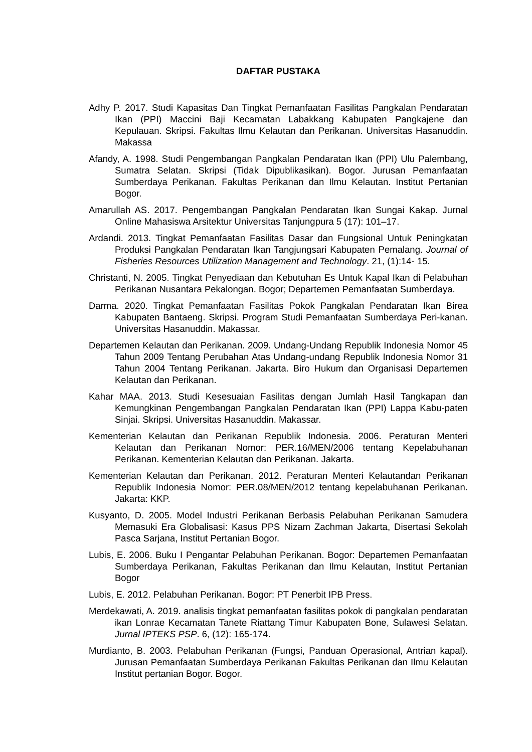DAFTAR PUSTAKA
Adhy P. 2017. Studi Kapasitas Dan Tingkat Pemanfaatan Fasilitas Pangkalan Pendaratan Ikan (PPI) Maccini Baji Kecamatan Labakkang Kabupaten Pangkajene dan Kepulauan. Skripsi. Fakultas Ilmu Kelautan dan Perikanan. Universitas Hasanuddin. Makassa
Afandy, A. 1998. Studi Pengembangan Pangkalan Pendaratan Ikan (PPI) Ulu Palembang, Sumatra Selatan. Skripsi (Tidak Dipublikasikan). Bogor. Jurusan Pemanfaatan Sumberdaya Perikanan. Fakultas Perikanan dan Ilmu Kelautan. Institut Pertanian Bogor.
Amarullah AS. 2017. Pengembangan Pangkalan Pendaratan Ikan Sungai Kakap. Jurnal Online Mahasiswa Arsitektur Universitas Tanjungpura 5 (17): 101–17.
Ardandi. 2013. Tingkat Pemanfaatan Fasilitas Dasar dan Fungsional Untuk Peningkatan Produksi Pangkalan Pendaratan Ikan Tangjungsari Kabupaten Pemalang. Journal of Fisheries Resources Utilization Management and Technology. 21, (1):14- 15.
Christanti, N. 2005. Tingkat Penyediaan dan Kebutuhan Es Untuk Kapal Ikan di Pelabuhan Perikanan Nusantara Pekalongan. Bogor; Departemen Pemanfaatan Sumberdaya.
Darma. 2020. Tingkat Pemanfaatan Fasilitas Pokok Pangkalan Pendaratan Ikan Birea Kabupaten Bantaeng. Skripsi. Program Studi Pemanfaatan Sumberdaya Peri-kanan. Universitas Hasanuddin. Makassar.
Departemen Kelautan dan Perikanan. 2009. Undang-Undang Republik Indonesia Nomor 45 Tahun 2009 Tentang Perubahan Atas Undang-undang Republik Indonesia Nomor 31 Tahun 2004 Tentang Perikanan. Jakarta. Biro Hukum dan Organisasi Departemen Kelautan dan Perikanan.
Kahar MAA. 2013. Studi Kesesuaian Fasilitas dengan Jumlah Hasil Tangkapan dan Kemungkinan Pengembangan Pangkalan Pendaratan Ikan (PPI) Lappa Kabu-paten Sinjai. Skripsi. Universitas Hasanuddin. Makassar.
Kementerian Kelautan dan Perikanan Republik Indonesia. 2006. Peraturan Menteri Kelautan dan Perikanan Nomor: PER.16/MEN/2006 tentang Kepelabuhanan Perikanan. Kementerian Kelautan dan Perikanan. Jakarta.
Kementerian Kelautan dan Perikanan. 2012. Peraturan Menteri Kelautandan Perikanan Republik Indonesia Nomor: PER.08/MEN/2012 tentang kepelabuhanan Perikanan. Jakarta: KKP.
Kusyanto, D. 2005. Model Industri Perikanan Berbasis Pelabuhan Perikanan Samudera Memasuki Era Globalisasi: Kasus PPS Nizam Zachman Jakarta, Disertasi Sekolah Pasca Sarjana, Institut Pertanian Bogor.
Lubis, E. 2006. Buku I Pengantar Pelabuhan Perikanan. Bogor: Departemen Pemanfaatan Sumberdaya Perikanan, Fakultas Perikanan dan Ilmu Kelautan, Institut Pertanian Bogor
Lubis, E. 2012. Pelabuhan Perikanan. Bogor: PT Penerbit IPB Press.
Merdekawati, A. 2019. analisis tingkat pemanfaatan fasilitas pokok di pangkalan pendaratan ikan Lonrae Kecamatan Tanete Riattang Timur Kabupaten Bone, Sulawesi Selatan. Jurnal IPTEKS PSP. 6, (12): 165-174.
Murdianto, B. 2003. Pelabuhan Perikanan (Fungsi, Panduan Operasional, Antrian kapal). Jurusan Pemanfaatan Sumberdaya Perikanan Fakultas Perikanan dan Ilmu Kelautan Institut pertanian Bogor. Bogor.